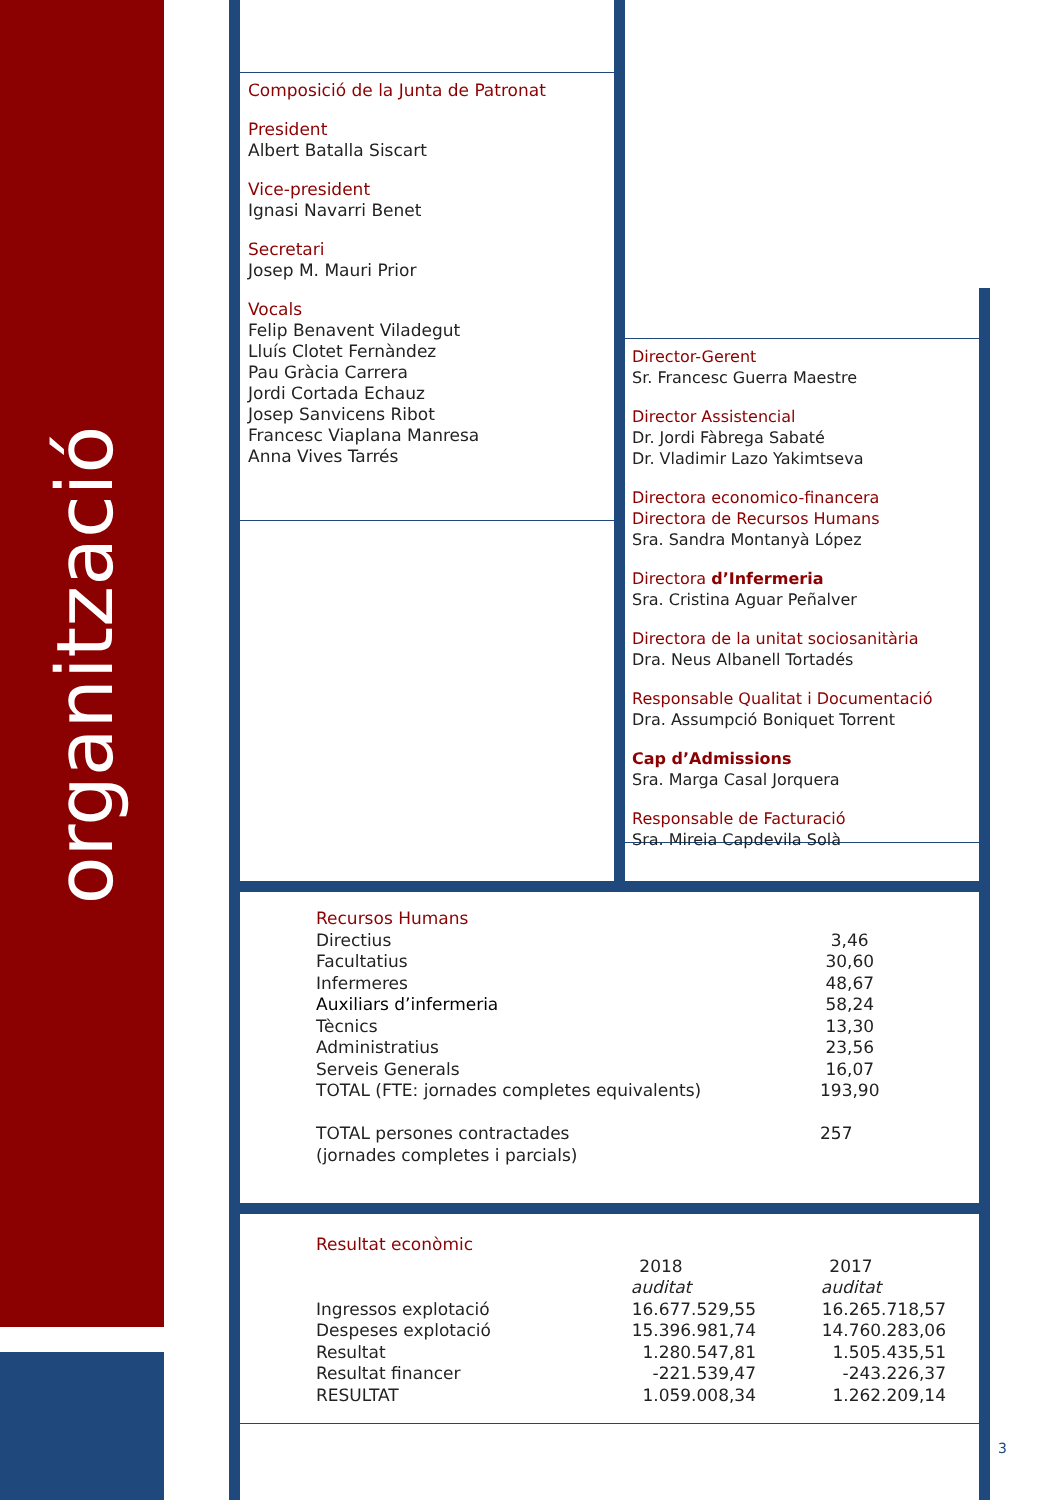organització
Composició de la Junta de Patronat
President
Albert Batalla Siscart
Vice-president
Ignasi Navarri Benet
Secretari
Josep M. Mauri Prior
Vocals
Felip Benavent Viladegut
Lluís Clotet Fernàndez
Pau Gràcia Carrera
Jordi Cortada Echauz
Josep Sanvicens Ribot
Francesc Viaplana Manresa
Anna Vives Tarrés
Director-Gerent
Sr. Francesc Guerra Maestre
Director Assistencial
Dr. Jordi Fàbrega Sabaté
Dr. Vladimir Lazo Yakimtseva
Directora economico-financera
Directora de Recursos Humans
Sra. Sandra Montanyà López
Directora d’Infermeria
Sra. Cristina Aguar Peñalver
Directora de la unitat sociosanitària
Dra. Neus Albanell Tortadés
Responsable Qualitat i Documentació
Dra. Assumpció Boniquet Torrent
Cap d’Admissions
Sra. Marga Casal Jorquera
Responsable de Facturació
Sra. Mireia Capdevila Solà
| Recursos Humans | |
| Directius | 3,46 |
| Facultatius | 30,60 |
| Infermeres | 48,67 |
| Auxiliars d’infermeria | 58,24 |
| Tècnics | 13,30 |
| Administratius | 23,56 |
| Serveis Generals | 16,07 |
| TOTAL (FTE: jornades completes equivalents) | 193,90 |
| TOTAL persones contractades (jornades completes i parcials) | 257 |
| Resultat econòmic | | |
| | 2018 auditat | 2017 auditat |
| Ingressos explotació | 16.677.529,55 | 16.265.718,57 |
| Despeses explotació | 15.396.981,74 | 14.760.283,06 |
| Resultat | 1.280.547,81 | 1.505.435,51 |
| Resultat financer | -221.539,47 | -243.226,37 |
| RESULTAT | 1.059.008,34 | 1.262.209,14 |
3